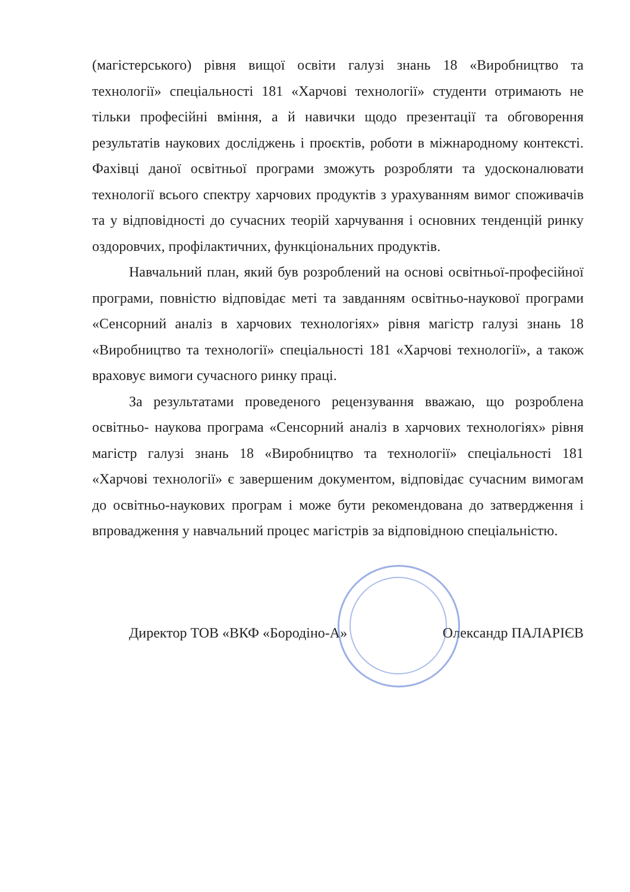(магістерського) рівня вищої освіти галузі знань 18 «Виробництво та технології» спеціальності 181 «Харчові технології» студенти отримають не тільки професійні вміння, а й навички щодо презентації та обговорення результатів наукових досліджень і проєктів, роботи в міжнародному контексті. Фахівці даної освітньої програми зможуть розробляти та удосконалювати технології всього спектру харчових продуктів з урахуванням вимог споживачів та у відповідності до сучасних теорій харчування і основних тенденцій ринку оздоровчих, профілактичних, функціональних продуктів.
Навчальний план, який був розроблений на основі освітньої-професійної програми, повністю відповідає меті та завданням освітньо-наукової програми «Сенсорний аналіз в харчових технологіях» рівня магістр галузі знань 18 «Виробництво та технології» спеціальності 181 «Харчові технології», а також враховує вимоги сучасного ринку праці.
За результатами проведеного рецензування вважаю, що розроблена освітньо- наукова програма «Сенсорний аналіз в харчових технологіях» рівня магістр галузі знань 18 «Виробництво та технології» спеціальності 181 «Харчові технології» є завершеним документом, відповідає сучасним вимогам до освітньо-наукових програм і може бути рекомендована до затвердження і впровадження у навчальний процес магістрів за відповідною спеціальністю.
Директор ТОВ «ВКФ «Бородіно-А» Олександр ПАЛАРІЄВ